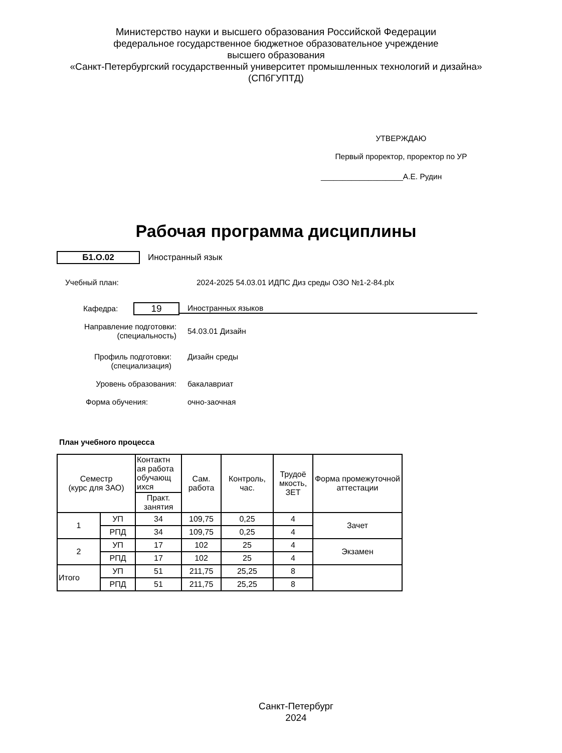Министерство науки и высшего образования Российской Федерации
федеральное государственное бюджетное образовательное учреждение
высшего образования
«Санкт-Петербургский государственный университет промышленных технологий и дизайна»
(СПбГУПТД)
УТВЕРЖДАЮ
Первый проректор, проректор по УР
___________________А.Е. Рудин
Рабочая программа дисциплины
Б1.О.02
Иностранный язык
Учебный план:
2024-2025 54.03.01 ИДПС Диз среды ОЗО №1-2-84.plx
Кафедра:
19
Иностранных языков
Направление подготовки:
(специальность)
54.03.01 Дизайн
Профиль подготовки:
(специализация)
Дизайн среды
Уровень образования: бакалавриат
Форма обучения: очно-заочная
План учебного процесса
| Семестр (курс для ЗАО) | | Контактн ая работа обучающ ихся | Сам. работа | Контроль, час. | Трудоё мкость, ЗЕТ | Форма промежуточной аттестации |
| --- | --- | --- | --- | --- | --- | --- |
| | | Практ. занятия | | | | |
| 1 | УП | 34 | 109,75 | 0,25 | 4 | Зачет |
| | РПД | 34 | 109,75 | 0,25 | 4 | |
| 2 | УП | 17 | 102 | 25 | 4 | Экзамен |
| | РПД | 17 | 102 | 25 | 4 | |
| Итого | УП | 51 | 211,75 | 25,25 | 8 | |
| | РПД | 51 | 211,75 | 25,25 | 8 | |
Санкт-Петербург
2024